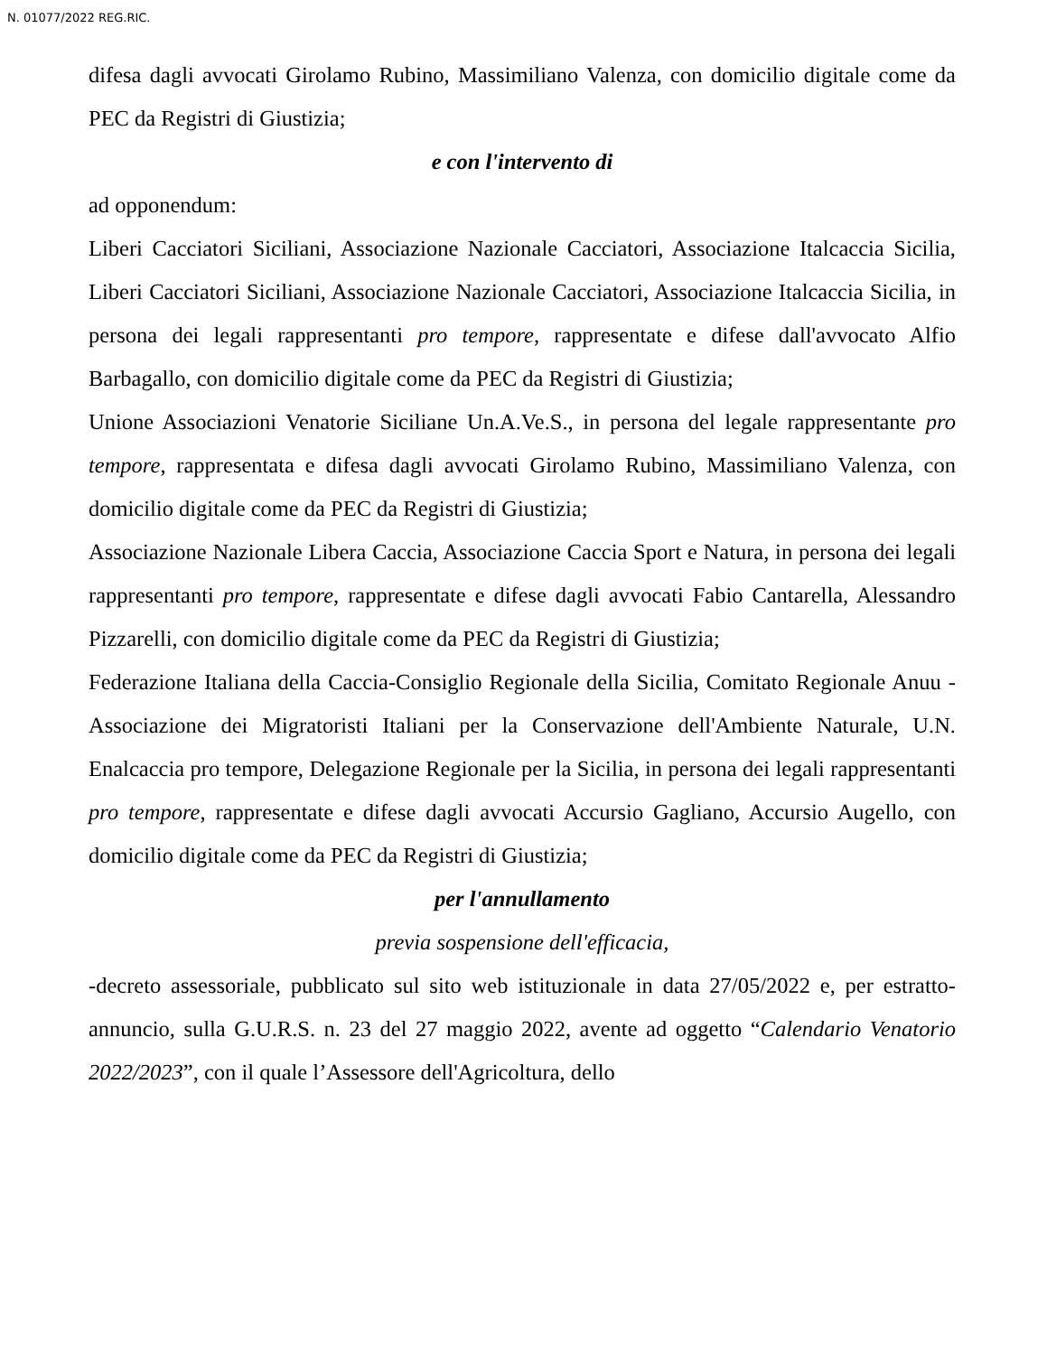N. 01077/2022 REG.RIC.
difesa dagli avvocati Girolamo Rubino, Massimiliano Valenza, con domicilio digitale come da PEC da Registri di Giustizia;
e con l'intervento di
ad opponendum:
Liberi Cacciatori Siciliani, Associazione Nazionale Cacciatori, Associazione Italcaccia Sicilia, Liberi Cacciatori Siciliani, Associazione Nazionale Cacciatori, Associazione Italcaccia Sicilia, in persona dei legali rappresentanti pro tempore, rappresentate e difese dall'avvocato Alfio Barbagallo, con domicilio digitale come da PEC da Registri di Giustizia;
Unione Associazioni Venatorie Siciliane Un.A.Ve.S., in persona del legale rappresentante pro tempore, rappresentata e difesa dagli avvocati Girolamo Rubino, Massimiliano Valenza, con domicilio digitale come da PEC da Registri di Giustizia;
Associazione Nazionale Libera Caccia, Associazione Caccia Sport e Natura, in persona dei legali rappresentanti pro tempore, rappresentate e difese dagli avvocati Fabio Cantarella, Alessandro Pizzarelli, con domicilio digitale come da PEC da Registri di Giustizia;
Federazione Italiana della Caccia-Consiglio Regionale della Sicilia, Comitato Regionale Anuu - Associazione dei Migratoristi Italiani per la Conservazione dell'Ambiente Naturale, U.N. Enalcaccia pro tempore, Delegazione Regionale per la Sicilia, in persona dei legali rappresentanti pro tempore, rappresentate e difese dagli avvocati Accursio Gagliano, Accursio Augello, con domicilio digitale come da PEC da Registri di Giustizia;
per l'annullamento
previa sospensione dell'efficacia,
-decreto assessoriale, pubblicato sul sito web istituzionale in data 27/05/2022 e, per estratto-annuncio, sulla G.U.R.S. n. 23 del 27 maggio 2022, avente ad oggetto “Calendario Venatorio 2022/2023”, con il quale l’Assessore dell'Agricoltura, dello